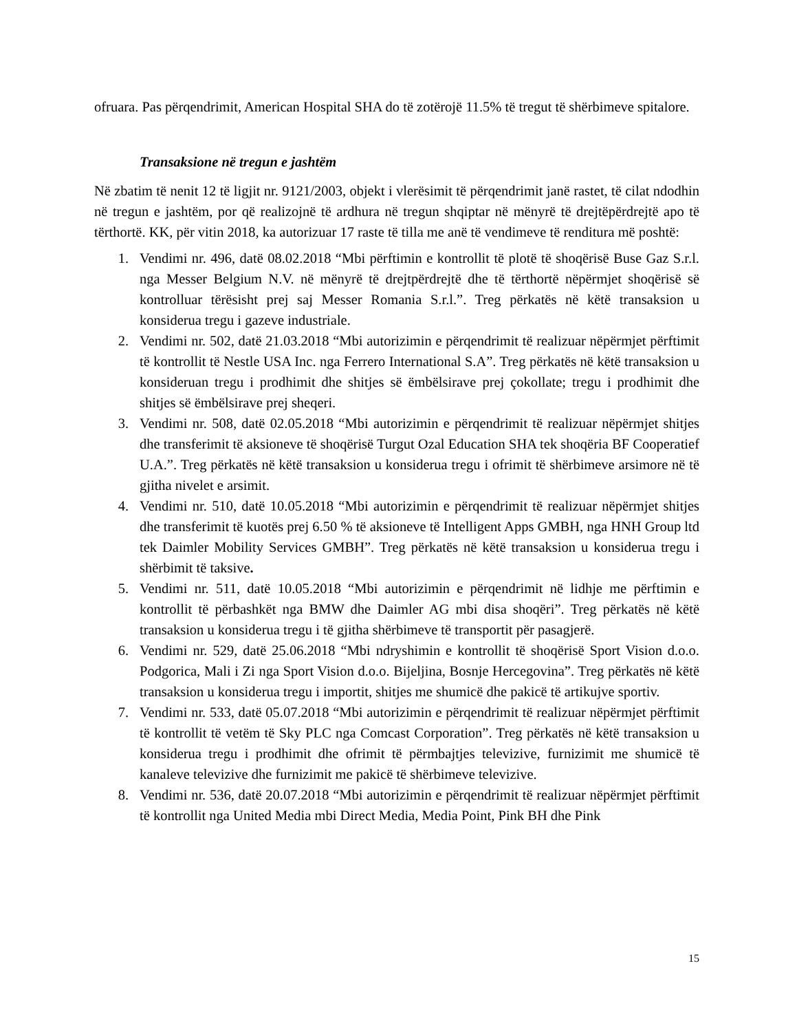ofruara. Pas përqendrimit, American Hospital SHA do të zotërojë 11.5% të tregut të shërbimeve spitalore.
Transaksione në tregun e jashtëm
Në zbatim të nenit 12 të ligjit nr. 9121/2003, objekt i vlerësimit të përqendrimit janë rastet, të cilat ndodhin në tregun e jashtëm, por që realizojnë të ardhura në tregun shqiptar në mënyrë të drejtëpërdrejtë apo të tërthortë. KK, për vitin 2018, ka autorizuar 17 raste të tilla me anë të vendimeve të renditura më poshtë:
1. Vendimi nr. 496, datë 08.02.2018 “Mbi përftimin e kontrollit të plotë të shoqërisë Buse Gaz S.r.l. nga Messer Belgium N.V. në mënyrë të drejtpërdrejtë dhe të tërthortë nëpërmjet shoqërisë së kontrolluar tërësisht prej saj Messer Romania S.r.l.”. Treg përkatës në këtë transaksion u konsiderua tregu i gazeve industriale.
2. Vendimi nr. 502, datë 21.03.2018 “Mbi autorizimin e përqendrimit të realizuar nëpërmjet përftimit të kontrollit të Nestle USA Inc. nga Ferrero International S.A”. Treg përkatës në këtë transaksion u konsideruan tregu i prodhimit dhe shitjes së ëmbëlsirave prej çokollate; tregu i prodhimit dhe shitjes së ëmbëlsirave prej sheqeri.
3. Vendimi nr. 508, datë 02.05.2018 “Mbi autorizimin e përqendrimit të realizuar nëpërmjet shitjes dhe transferimit të aksioneve të shoqërisë Turgut Ozal Education SHA tek shoqëria BF Cooperatief U.A.”. Treg përkatës në këtë transaksion u konsiderua tregu i ofrimit të shërbimeve arsimore në të gjitha nivelet e arsimit.
4. Vendimi nr. 510, datë 10.05.2018 “Mbi autorizimin e përqendrimit të realizuar nëpërmjet shitjes dhe transferimit të kuotës prej 6.50 % të aksioneve të Intelligent Apps GMBH, nga HNH Group ltd tek Daimler Mobility Services GMBH”. Treg përkatës në këtë transaksion u konsiderua tregu i shërbimit të taksive.
5. Vendimi nr. 511, datë 10.05.2018 “Mbi autorizimin e përqendrimit në lidhje me përftimin e kontrollit të përbashkët nga BMW dhe Daimler AG mbi disa shoqëri”. Treg përkatës në këtë transaksion u konsiderua tregu i të gjitha shërbimeve të transportit për pasagjerë.
6. Vendimi nr. 529, datë 25.06.2018 “Mbi ndryshimin e kontrollit të shoqërisë Sport Vision d.o.o. Podgorica, Mali i Zi nga Sport Vision d.o.o. Bijeljina, Bosnje Hercegovina”. Treg përkatës në këtë transaksion u konsiderua tregu i importit, shitjes me shumicë dhe pakicë të artikujve sportiv.
7. Vendimi nr. 533, datë 05.07.2018 “Mbi autorizimin e përqendrimit të realizuar nëpërmjet përftimit të kontrollit të vetëm të Sky PLC nga Comcast Corporation”. Treg përkatës në këtë transaksion u konsiderua tregu i prodhimit dhe ofrimit të përmbajtjes televizive, furnizimit me shumicë të kanaleve televizive dhe furnizimit me pakicë të shërbimeve televizive.
8. Vendimi nr. 536, datë 20.07.2018 “Mbi autorizimin e përqendrimit të realizuar nëpërmjet përftimit të kontrollit nga United Media mbi Direct Media, Media Point, Pink BH dhe Pink
15